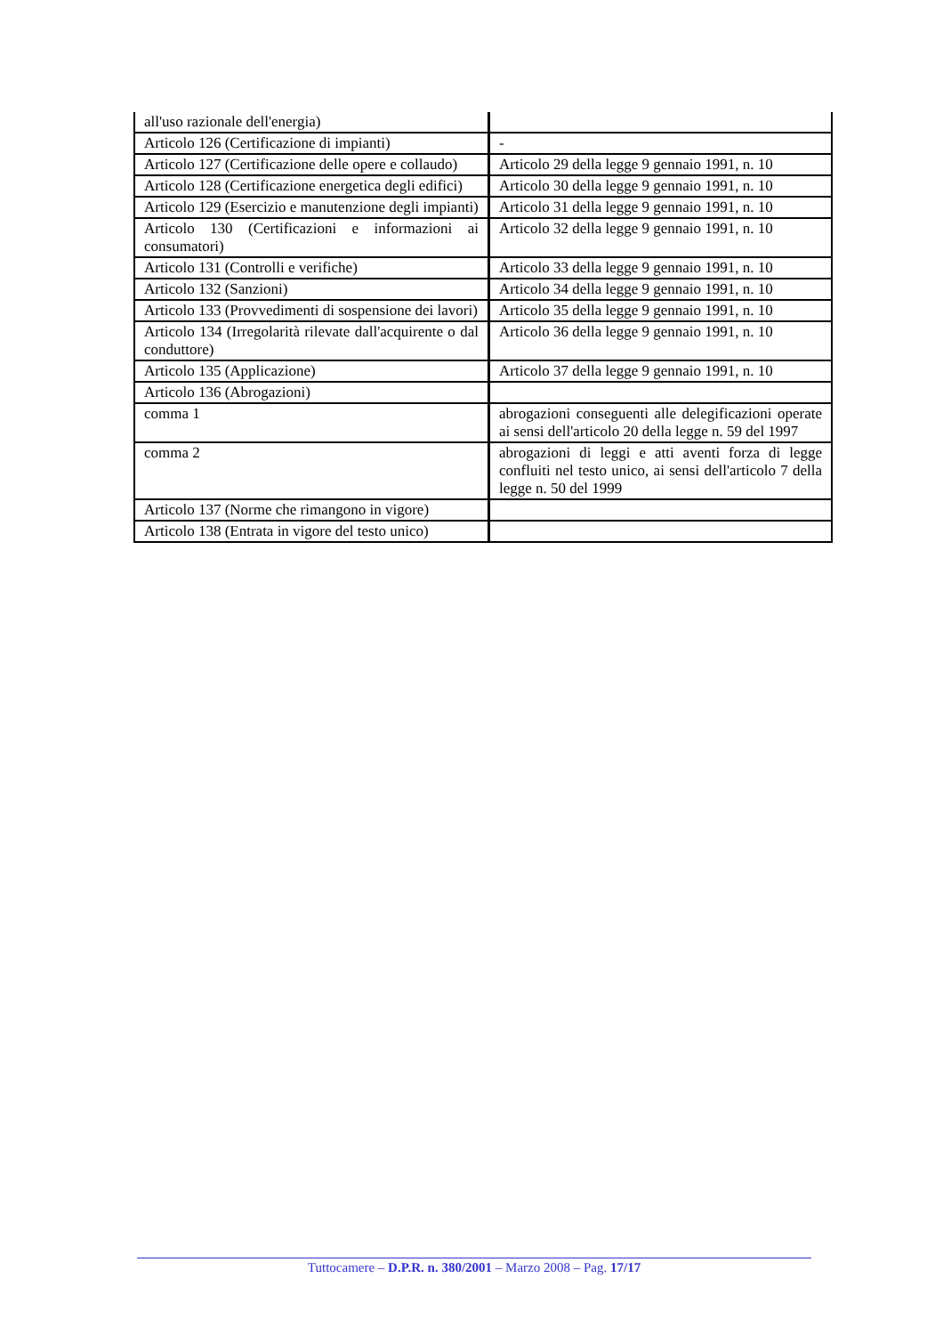| all'uso razionale dell'energia) | |
| Articolo 126 (Certificazione di impianti) | - |
| Articolo 127 (Certificazione delle opere e collaudo) | Articolo 29 della legge 9 gennaio 1991, n. 10 |
| Articolo 128 (Certificazione energetica degli edifici) | Articolo 30 della legge 9 gennaio 1991, n. 10 |
| Articolo 129 (Esercizio e manutenzione degli impianti) | Articolo 31 della legge 9 gennaio 1991, n. 10 |
| Articolo 130 (Certificazioni e informazioni ai consumatori) | Articolo 32 della legge 9 gennaio 1991, n. 10 |
| Articolo 131 (Controlli e verifiche) | Articolo 33 della legge 9 gennaio 1991, n. 10 |
| Articolo 132 (Sanzioni) | Articolo 34 della legge 9 gennaio 1991, n. 10 |
| Articolo 133 (Provvedimenti di sospensione dei lavori) | Articolo 35 della legge 9 gennaio 1991, n. 10 |
| Articolo 134 (Irregolarità rilevate dall'acquirente o dal conduttore) | Articolo 36 della legge 9 gennaio 1991, n. 10 |
| Articolo 135 (Applicazione) | Articolo 37 della legge 9 gennaio 1991, n. 10 |
| Articolo 136 (Abrogazioni) | |
| comma 1 | abrogazioni conseguenti alle delegificazioni operate ai sensi dell'articolo 20 della legge n. 59 del 1997 |
| comma 2 | abrogazioni di leggi e atti aventi forza di legge confluiti nel testo unico, ai sensi dell'articolo 7 della legge n. 50 del 1999 |
| Articolo 137 (Norme che rimangono in vigore) | |
| Articolo 138 (Entrata in vigore del testo unico) | |
Tuttocamere – D.P.R. n. 380/2001 – Marzo 2008 – Pag. 17/17